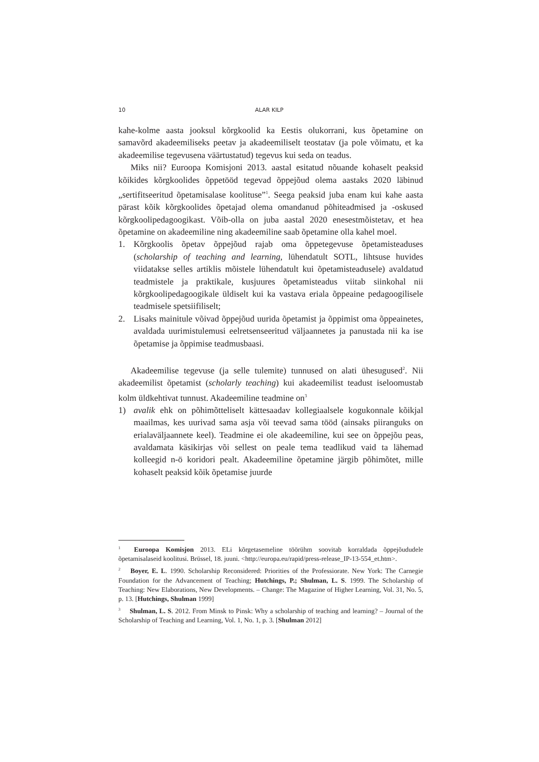10 ALAR KILP
kahe-kolme aasta jooksul kõrgkoolid ka Eestis olukorrani, kus õpetamine on samavõrd akadeemiliseks peetav ja akadeemiliselt teostatav (ja pole võimatu, et ka akadeemilise tegevusena väärtustatud) tegevus kui seda on teadus.
Miks nii? Euroopa Komisjoni 2013. aastal esitatud nõuande kohaselt peaksid kõikides kõrgkoolides õppetööd tegevad õppejõud olema aastaks 2020 läbinud „sertifitseeritud õpetamisalase koolituse”<sup>1</sup>. Seega peaksid juba enam kui kahe aasta pärast kõik kõrgkoolides õpetajad olema omandanud põhiteadmised ja -oskused kõrgkoolipedagoogikast. Võib-olla on juba aastal 2020 enesestmõistetav, et hea õpetamine on akadeemiline ning akadeemiline saab õpetamine olla kahel moel.
1. Kõrgkoolis õpetav õppejõud rajab oma õppetegevuse õpetamisteaduses (scholarship of teaching and learning, lühendatult SOTL, lihtsuse huvides viidatakse selles artiklis mõistele lühendatult kui õpetamisteadusele) avaldatud teadmistele ja praktikale, kusjuures õpetamisteadus viitab siinkohal nii kõrgkoolipedagoogikale üldiselt kui ka vastava eriala õppeaine pedagoogilisele teadmisele spetsiifiliselt;
2. Lisaks mainitule võivad õppejõud uurida õpetamist ja õppimist oma õppeainetes, avaldada uurimistulemusi eelretsenseeritud väljaannetes ja panustada nii ka ise õpetamise ja õppimise teadmusbaasi.
Akadeemilise tegevuse (ja selle tulemite) tunnused on alati ühesugused<sup>2</sup>. Nii akadeemilist õpetamist (scholarly teaching) kui akadeemilist teadust iseloomustab kolm üldkehtivat tunnust. Akadeemiline teadmine on<sup>3</sup>
1) avalik ehk on põhimõtteliselt kättesaadav kollegiaalsele kogukonnale kõikjal maailmas, kes uurivad sama asja või teevad sama tööd (ainsaks piiranguks on erialaväljaannete keel). Teadmine ei ole akadeemiline, kui see on õppejõu peas, avaldamata käsikirjas või sellest on peale tema teadlikud vaid ta lähemad kolleegid n-ö koridori pealt. Akadeemiline õpetamine järgib põhimõtet, mille kohaselt peaksid kõik õpetamise juurde
<sup>1</sup> Euroopa Komisjon 2013. ELi kõrgetasemeline töörühm soovitab korraldada õppejõududele õpetamisalaseid koolitusi. Brüssel, 18. juuni. <http://europa.eu/rapid/press-release_IP-13-554_et.htm>.
<sup>2</sup> Boyer, E. L. 1990. Scholarship Reconsidered: Priorities of the Professiorate. New York: The Carnegie Foundation for the Advancement of Teaching; Hutchings, P.; Shulman, L. S. 1999. The Scholarship of Teaching: New Elaborations, New Developments. – Change: The Magazine of Higher Learning, Vol. 31, No. 5, p. 13. [Hutchings, Shulman 1999]
<sup>3</sup> Shulman, L. S. 2012. From Minsk to Pinsk: Why a scholarship of teaching and learning? – Journal of the Scholarship of Teaching and Learning, Vol. 1, No. 1, p. 3. [Shulman 2012]